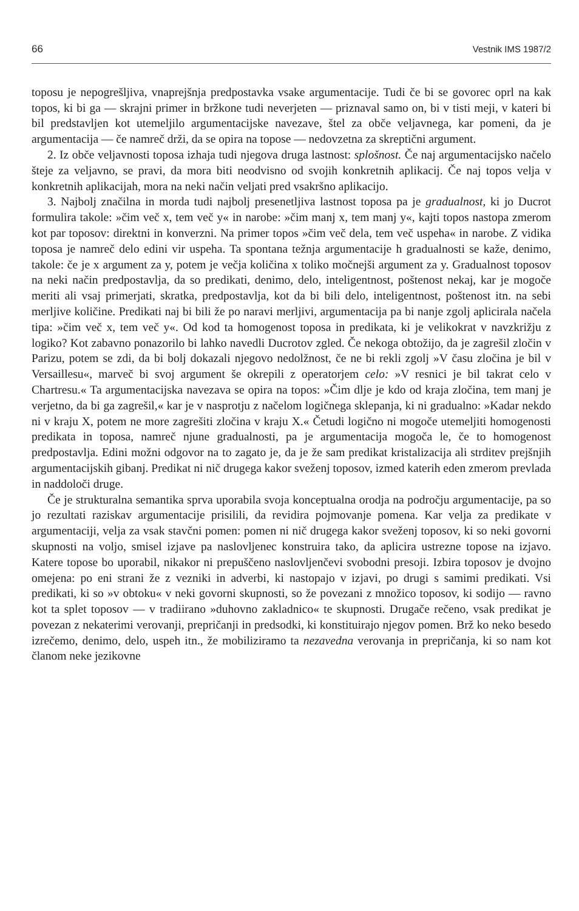66 Vestnik IMS 1987/2
toposu je nepogrešljiva, vnaprejšnja predpostavka vsake argumentacije. Tudi če bi se govorec oprl na kak topos, ki bi ga — skrajni primer in bržkone tudi neverjeten — priznaval samo on, bi v tisti meji, v kateri bi bil predstavljen kot utemeljilo argumentacijske navezave, štel za obče veljavnega, kar pomeni, da je argumentacija — če namreč drži, da se opira na topose — nedovzetna za skreptični argument.
2. Iz obče veljavnosti toposa izhaja tudi njegova druga lastnost: splošnost. Če naj argumentacijsko načelo šteje za veljavno, se pravi, da mora biti neodvisno od svojih konkretnih aplikacij. Če naj topos velja v konkretnih aplikacijah, mora na neki način veljati pred vsakršno aplikacijo.
3. Najbolj značilna in morda tudi najbolj presenetljiva lastnost toposa pa je gradualnost, ki jo Ducrot formulira takole: »čim več x, tem več y« in narobe: »čim manj x, tem manj y«, kajti topos nastopa zmerom kot par toposov: direktni in konverzni. Na primer topos »čim več dela, tem več uspeha« in narobe. Z vidika toposa je namreč delo edini vir uspeha. Ta spontana težnja argumentacije h gradualnosti se kaže, denimo, takole: če je x argument za y, potem je večja količina x toliko močnejši argument za y. Gradualnost toposov na neki način predpostavlja, da so predikati, denimo, delo, inteligentnost, poštenost nekaj, kar je mogoče meriti ali vsaj primerjati, skratka, predpostavlja, kot da bi bili delo, inteligentnost, poštenost itn. na sebi merljive količine. Predikati naj bi bili že po naravi merljivi, argumentacija pa bi nanje zgolj aplicirala načela tipa: »čim več x, tem več y«. Od kod ta homogenost toposa in predikata, ki je velikokrat v navzkrižju z logiko? Kot zabavno ponazorilo bi lahko navedli Ducrotov zgled. Če nekoga obtožijo, da je zagrešil zločin v Parizu, potem se zdi, da bi bolj dokazali njegovo nedolžnost, če ne bi rekli zgolj »V času zločina je bil v Versaillesu«, marveč bi svoj argument še okrepili z operatorjem celo: »V resnici je bil takrat celo v Chartresu.« Ta argumentacijska navezava se opira na topos: »Čim dlje je kdo od kraja zločina, tem manj je verjetno, da bi ga zagrešil,« kar je v nasprotju z načelom logičnega sklepanja, ki ni gradualno: »Kadar nekdo ni v kraju X, potem ne more zagrešiti zločina v kraju X.« Četudi logično ni mogoče utemeljiti homogenosti predikata in toposa, namreč njune gradualnosti, pa je argumentacija mogoča le, če to homogenost predpostavlja. Edini možni odgovor na to zagato je, da je že sam predikat kristalizacija ali strditev prejšnjih argumentacijskih gibanj. Predikat ni nič drugega kakor sveženj toposov, izmed katerih eden zmerom prevlada in naddoloči druge.
Če je strukturalna semantika sprva uporabila svoja konceptualna orodja na področju argumentacije, pa so jo rezultati raziskav argumentacije prisilili, da revidira pojmovanje pomena. Kar velja za predikate v argumentaciji, velja za vsak stavčni pomen: pomen ni nič drugega kakor sveženj toposov, ki so neki govorni skupnosti na voljo, smisel izjave pa naslovljenec konstruira tako, da aplicira ustrezne topose na izjavo. Katere topose bo uporabil, nikakor ni prepuščeno naslovljenčevi svobodni presoji. Izbira toposov je dvojno omejena: po eni strani že z vezniki in adverbi, ki nastopajo v izjavi, po drugi s samimi predikati. Vsi predikati, ki so »v obtoku« v neki govorni skupnosti, so že povezani z množico toposov, ki sodijo — ravno kot ta splet toposov — v tradiirano »duhovno zakladnico« te skupnosti. Drugače rečeno, vsak predikat je povezan z nekaterimi verovanji, prepričanji in predsodki, ki konstituirajo njegov pomen. Brž ko neko besedo izrečemo, denimo, delo, uspeh itn., že mobiliziramo ta nezavedna verovanja in prepričanja, ki so nam kot članom neke jezikovne